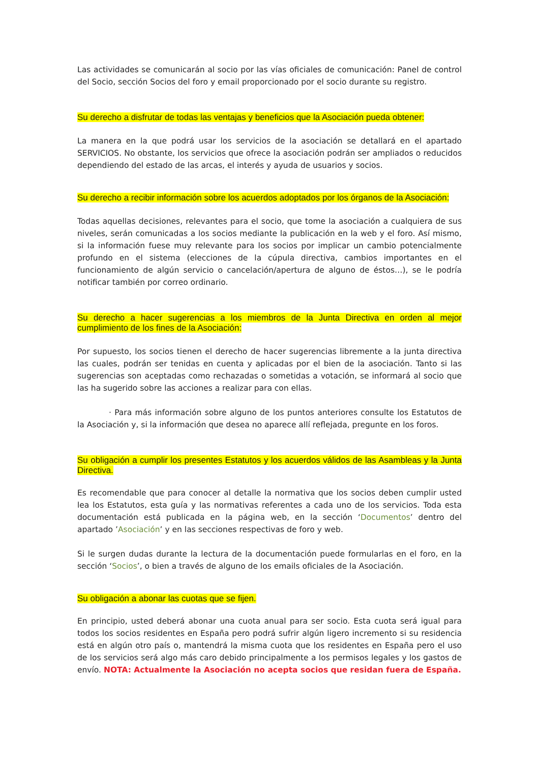Las actividades se comunicarán al socio por las vías oficiales de comunicación: Panel de control del Socio, sección Socios del foro y email proporcionado por el socio durante su registro.
Su derecho a disfrutar de todas las ventajas y beneficios que la Asociación pueda obtener:
La manera en la que podrá usar los servicios de la asociación se detallará en el apartado SERVICIOS. No obstante, los servicios que ofrece la asociación podrán ser ampliados o reducidos dependiendo del estado de las arcas, el interés y ayuda de usuarios y socios.
Su derecho a recibir información sobre los acuerdos adoptados por los órganos de la Asociación:
Todas aquellas decisiones, relevantes para el socio, que tome la asociación a cualquiera de sus niveles, serán comunicadas a los socios mediante la publicación en la web y el foro. Así mismo, si la información fuese muy relevante para los socios por implicar un cambio potencialmente profundo en el sistema (elecciones de la cúpula directiva, cambios importantes en el funcionamiento de algún servicio o cancelación/apertura de alguno de éstos…), se le podría notificar también por correo ordinario.
Su derecho a hacer sugerencias a los miembros de la Junta Directiva en orden al mejor cumplimiento de los fines de la Asociación:
Por supuesto, los socios tienen el derecho de hacer sugerencias libremente a la junta directiva las cuales, podrán ser tenidas en cuenta y aplicadas por el bien de la asociación. Tanto si las sugerencias son aceptadas como rechazadas o sometidas a votación, se informará al socio que las ha sugerido sobre las acciones a realizar para con ellas.
· Para más información sobre alguno de los puntos anteriores consulte los Estatutos de la Asociación y, si la información que desea no aparece allí reflejada, pregunte en los foros.
Su obligación a cumplir los presentes Estatutos y los acuerdos válidos de las Asambleas y la Junta Directiva.
Es recomendable que para conocer al detalle la normativa que los socios deben cumplir usted lea los Estatutos, esta guía y las normativas referentes a cada uno de los servicios. Toda esta documentación está publicada en la página web, en la sección ‘Documentos’ dentro del apartado ’Asociación’ y en las secciones respectivas de foro y web.
Si le surgen dudas durante la lectura de la documentación puede formularlas en el foro, en la sección ‘Socios’, o bien a través de alguno de los emails oficiales de la Asociación.
Su obligación a abonar las cuotas que se fijen.
En principio, usted deberá abonar una cuota anual para ser socio. Esta cuota será igual para todos los socios residentes en España pero podrá sufrir algún ligero incremento si su residencia está en algún otro país o, mantendrá la misma cuota que los residentes en España pero el uso de los servicios será algo más caro debido principalmente a los permisos legales y los gastos de envío. NOTA: Actualmente la Asociación no acepta socios que residan fuera de España.